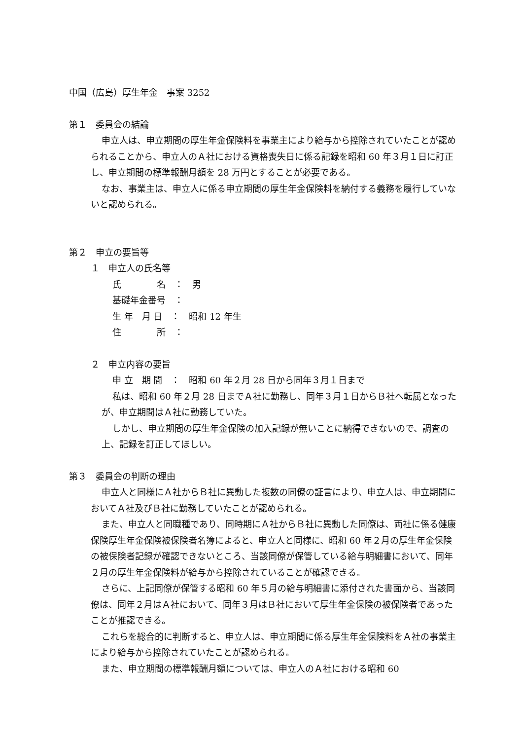中国（広島）厚生年金　事案 3252
第１　委員会の結論
申立人は、申立期間の厚生年金保険料を事業主により給与から控除されていたことが認められることから、申立人のＡ社における資格喪失日に係る記録を昭和 60 年３月１日に訂正し、申立期間の標準報酬月額を 28 万円とすることが必要である。
なお、事業主は、申立人に係る申立期間の厚生年金保険料を納付する義務を履行していないと認められる。
第２　申立の要旨等
１　申立人の氏名等
氏　　　　名　：　男
基礎年金番号　：
生 年　月 日　：　昭和 12 年生
住　　　　所　：
２　申立内容の要旨
申 立　期 間　：　昭和 60 年２月 28 日から同年３月１日まで
私は、昭和 60 年２月 28 日までＡ社に勤務し、同年３月１日からＢ社へ転属となったが、申立期間はＡ社に勤務していた。
しかし、申立期間の厚生年金保険の加入記録が無いことに納得できないので、調査の上、記録を訂正してほしい。
第３　委員会の判断の理由
申立人と同様にＡ社からＢ社に異動した複数の同僚の証言により、申立人は、申立期間においてＡ社及びＢ社に勤務していたことが認められる。
また、申立人と同職種であり、同時期にＡ社からＢ社に異動した同僚は、両社に係る健康保険厚生年金保険被保険者名簿によると、申立人と同様に、昭和 60 年２月の厚生年金保険の被保険者記録が確認できないところ、当該同僚が保管している給与明細書において、同年２月の厚生年金保険料が給与から控除されていることが確認できる。
さらに、上記同僚が保管する昭和 60 年５月の給与明細書に添付された書面から、当該同僚は、同年２月はＡ社において、同年３月はＢ社において厚生年金保険の被保険者であったことが推認できる。
これらを総合的に判断すると、申立人は、申立期間に係る厚生年金保険料をＡ社の事業主により給与から控除されていたことが認められる。
また、申立期間の標準報酬月額については、申立人のＡ社における昭和 60